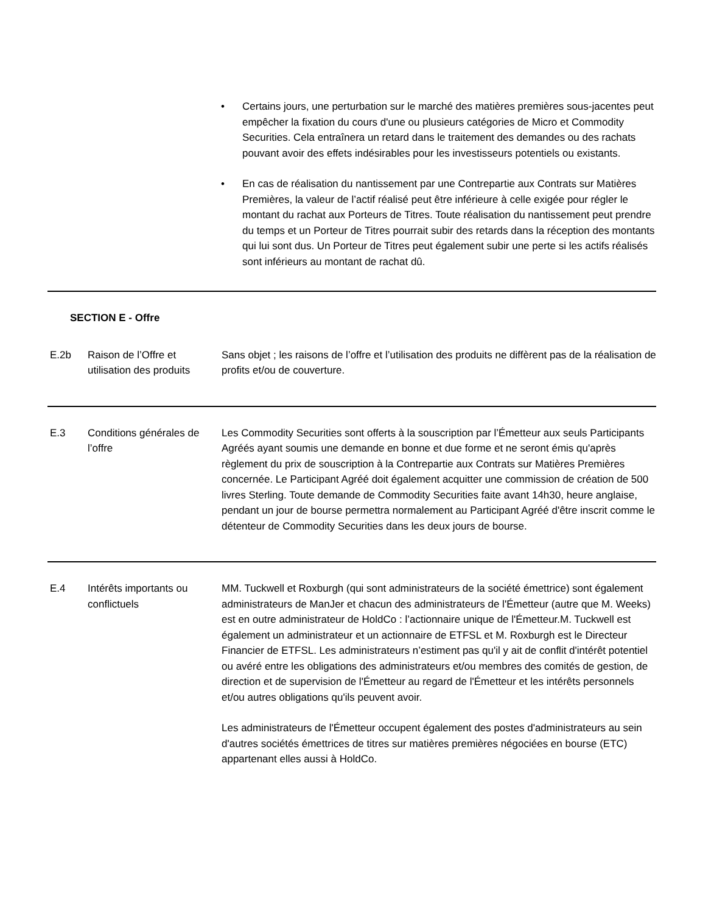• Certains jours, une perturbation sur le marché des matières premières sous-jacentes peut empêcher la fixation du cours d'une ou plusieurs catégories de Micro et Commodity Securities. Cela entraînera un retard dans le traitement des demandes ou des rachats pouvant avoir des effets indésirables pour les investisseurs potentiels ou existants.
• En cas de réalisation du nantissement par une Contrepartie aux Contrats sur Matières Premières, la valeur de l’actif réalisé peut être inférieure à celle exigée pour régler le montant du rachat aux Porteurs de Titres. Toute réalisation du nantissement peut prendre du temps et un Porteur de Titres pourrait subir des retards dans la réception des montants qui lui sont dus. Un Porteur de Titres peut également subir une perte si les actifs réalisés sont inférieurs au montant de rachat dû.
| SECTION E - Offre | | |
| E.2b | Raison de l’Offre et utilisation des produits | Sans objet ; les raisons de l’offre et l’utilisation des produits ne diffèrent pas de la réalisation de profits et/ou de couverture. |
| E.3 | Conditions générales de l’offre | Les Commodity Securities sont offerts à la souscription par l’Émetteur aux seuls Participants Agréés ayant soumis une demande en bonne et due forme et ne seront émis qu'après règlement du prix de souscription à la Contrepartie aux Contrats sur Matières Premières concernée. Le Participant Agréé doit également acquitter une commission de création de 500 livres Sterling. Toute demande de Commodity Securities faite avant 14h30, heure anglaise, pendant un jour de bourse permettra normalement au Participant Agréé d'être inscrit comme le détenteur de Commodity Securities dans les deux jours de bourse. |
| E.4 | Intérêts importants ou conflictuels | MM. Tuckwell et Roxburgh (qui sont administrateurs de la société émettrice) sont également administrateurs de ManJer et chacun des administrateurs de l'Émetteur (autre que M. Weeks) est en outre administrateur de HoldCo : l’actionnaire unique de l'Émetteur.M. Tuckwell est également un administrateur et un actionnaire de ETFSL et M. Roxburgh est le Directeur Financier de ETFSL. Les administrateurs n’estiment pas qu'il y ait de conflit d'intérêt potentiel ou avéré entre les obligations des administrateurs et/ou membres des comités de gestion, de direction et de supervision de l'Émetteur au regard de l'Émetteur et les intérêts personnels et/ou autres obligations qu'ils peuvent avoir. Les administrateurs de l'Émetteur occupent également des postes d'administrateurs au sein d'autres sociétés émettrices de titres sur matières premières négociées en bourse (ETC) appartenant elles aussi à HoldCo. |